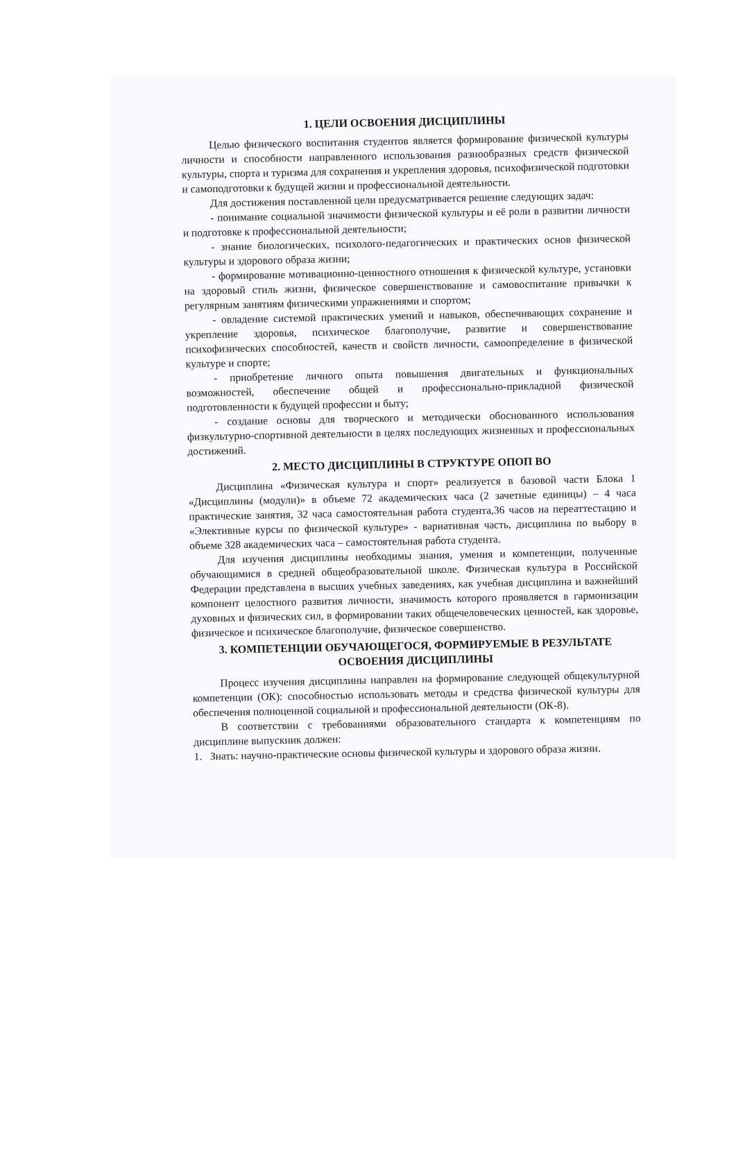1. ЦЕЛИ ОСВОЕНИЯ ДИСЦИПЛИНЫ
Целью физического воспитания студентов является формирование физической культуры личности и способности направленного использования разнообразных средств физической культуры, спорта и туризма для сохранения и укрепления здоровья, психофизической подготовки и самоподготовки к будущей жизни и профессиональной деятельности.
Для достижения поставленной цели предусматривается решение следующих задач:
- понимание социальной значимости физической культуры и её роли в развитии личности и подготовке к профессиональной деятельности;
- знание биологических, психолого-педагогических и практических основ физической культуры и здорового образа жизни;
- формирование мотивационно-ценностного отношения к физической культуре, установки на здоровый стиль жизни, физическое совершенствование и самовоспитание привычки к регулярным занятиям физическими упражнениями и спортом;
- овладение системой практических умений и навыков, обеспечивающих сохранение и укрепление здоровья, психическое благополучие, развитие и совершенствование психофизических способностей, качеств и свойств личности, самоопределение в физической культуре и спорте;
- приобретение личного опыта повышения двигательных и функциональных возможностей, обеспечение общей и профессионально-прикладной физической подготовленности к будущей профессии и быту;
- создание основы для творческого и методически обоснованного использования физкультурно-спортивной деятельности в целях последующих жизненных и профессиональных достижений.
2. МЕСТО ДИСЦИПЛИНЫ В СТРУКТУРЕ ОПОП ВО
Дисциплина «Физическая культура и спорт» реализуется в базовой части Блока 1 «Дисциплины (модули)» в объеме 72 академических часа (2 зачетные единицы) – 4 часа практические занятия, 32 часа самостоятельная работа студента,36 часов на переаттестацию и «Элективные курсы по физической культуре» - вариативная часть, дисциплина по выбору в объеме 328 академических часа – самостоятельная работа студента.
Для изучения дисциплины необходимы знания, умения и компетенции, полученные обучающимися в средней общеобразовательной школе. Физическая культура в Российской Федерации представлена в высших учебных заведениях, как учебная дисциплина и важнейший компонент целостного развития личности, значимость которого проявляется в гармонизации духовных и физических сил, в формировании таких общечеловеческих ценностей, как здоровье, физическое и психическое благополучие, физическое совершенство.
3. КОМПЕТЕНЦИИ ОБУЧАЮЩЕГОСЯ, ФОРМИРУЕМЫЕ В РЕЗУЛЬТАТЕ ОСВОЕНИЯ ДИСЦИПЛИНЫ
Процесс изучения дисциплины направлен на формирование следующей общекультурной компетенции (ОК): способностью использовать методы и средства физической культуры для обеспечения полноценной социальной и профессиональной деятельности (ОК-8).
В соответствии с требованиями образовательного стандарта к компетенциям по дисциплине выпускник должен:
1. Знать: научно-практические основы физической культуры и здорового образа жизни.